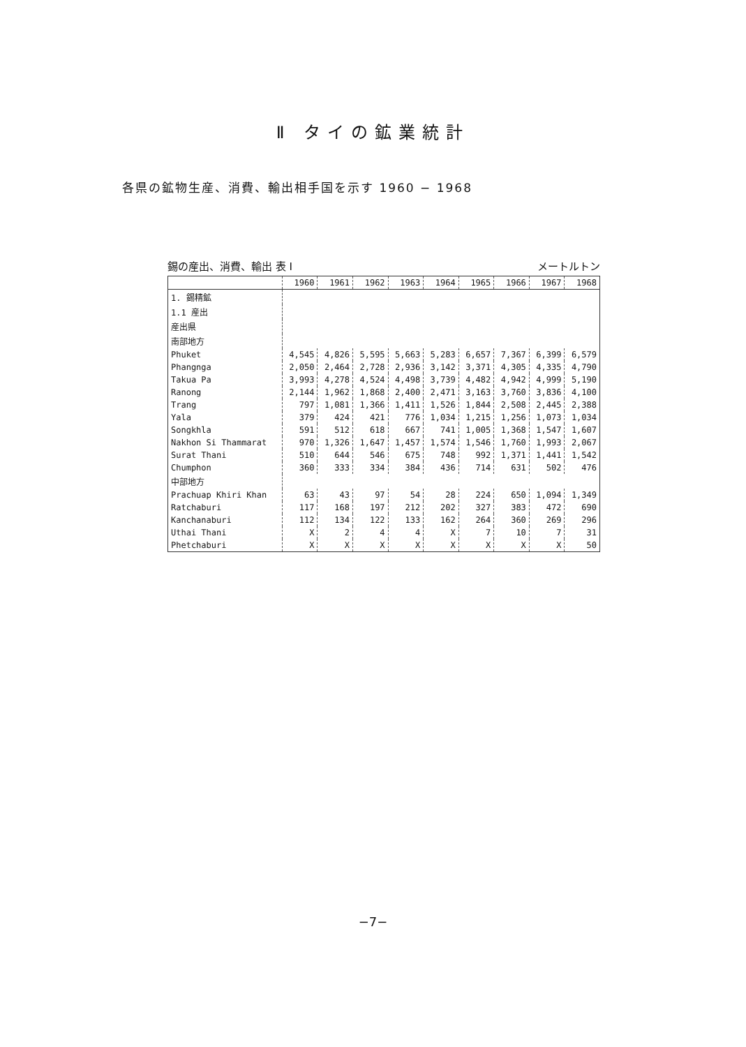Ⅱ タイの鉱業統計
各県の鉱物生産、消費、輸出相手国を示す 1960 − 1968
錫の産出、消費、輸出 表 I メートルトン
| | 1960 | 1961 | 1962 | 1963 | 1964 | 1965 | 1966 | 1967 | 1968 |
| --- | --- | --- | --- | --- | --- | --- | --- | --- | --- |
| 1. 錫精鉱 | | | | | | | | | |
| 1.1 産出 | | | | | | | | | |
| 産出県 | | | | | | | | | |
| 南部地方 | | | | | | | | | |
| Phuket | 4,545 | 4,826 | 5,595 | 5,663 | 5,283 | 6,657 | 7,367 | 6,399 | 6,579 |
| Phangnga | 2,050 | 2,464 | 2,728 | 2,936 | 3,142 | 3,371 | 4,305 | 4,335 | 4,790 |
| Takua Pa | 3,993 | 4,278 | 4,524 | 4,498 | 3,739 | 4,482 | 4,942 | 4,999 | 5,190 |
| Ranong | 2,144 | 1,962 | 1,868 | 2,400 | 2,471 | 3,163 | 3,760 | 3,836 | 4,100 |
| Trang | 797 | 1,081 | 1,366 | 1,411 | 1,526 | 1,844 | 2,508 | 2,445 | 2,388 |
| Yala | 379 | 424 | 421 | 776 | 1,034 | 1,215 | 1,256 | 1,073 | 1,034 |
| Songkhla | 591 | 512 | 618 | 667 | 741 | 1,005 | 1,368 | 1,547 | 1,607 |
| Nakhon Si Thammarat | 970 | 1,326 | 1,647 | 1,457 | 1,574 | 1,546 | 1,760 | 1,993 | 2,067 |
| Surat Thani | 510 | 644 | 546 | 675 | 748 | 992 | 1,371 | 1,441 | 1,542 |
| Chumphon | 360 | 333 | 334 | 384 | 436 | 714 | 631 | 502 | 476 |
| 中部地方 | | | | | | | | | |
| Prachuap Khiri Khan | 63 | 43 | 97 | 54 | 28 | 224 | 650 | 1,094 | 1,349 |
| Ratchaburi | 117 | 168 | 197 | 212 | 202 | 327 | 383 | 472 | 690 |
| Kanchanaburi | 112 | 134 | 122 | 133 | 162 | 264 | 360 | 269 | 296 |
| Uthai Thani | X | 2 | 4 | 4 | X | 7 | 10 | 7 | 31 |
| Phetchaburi | X | X | X | X | X | X | X | X | 50 |
−7−